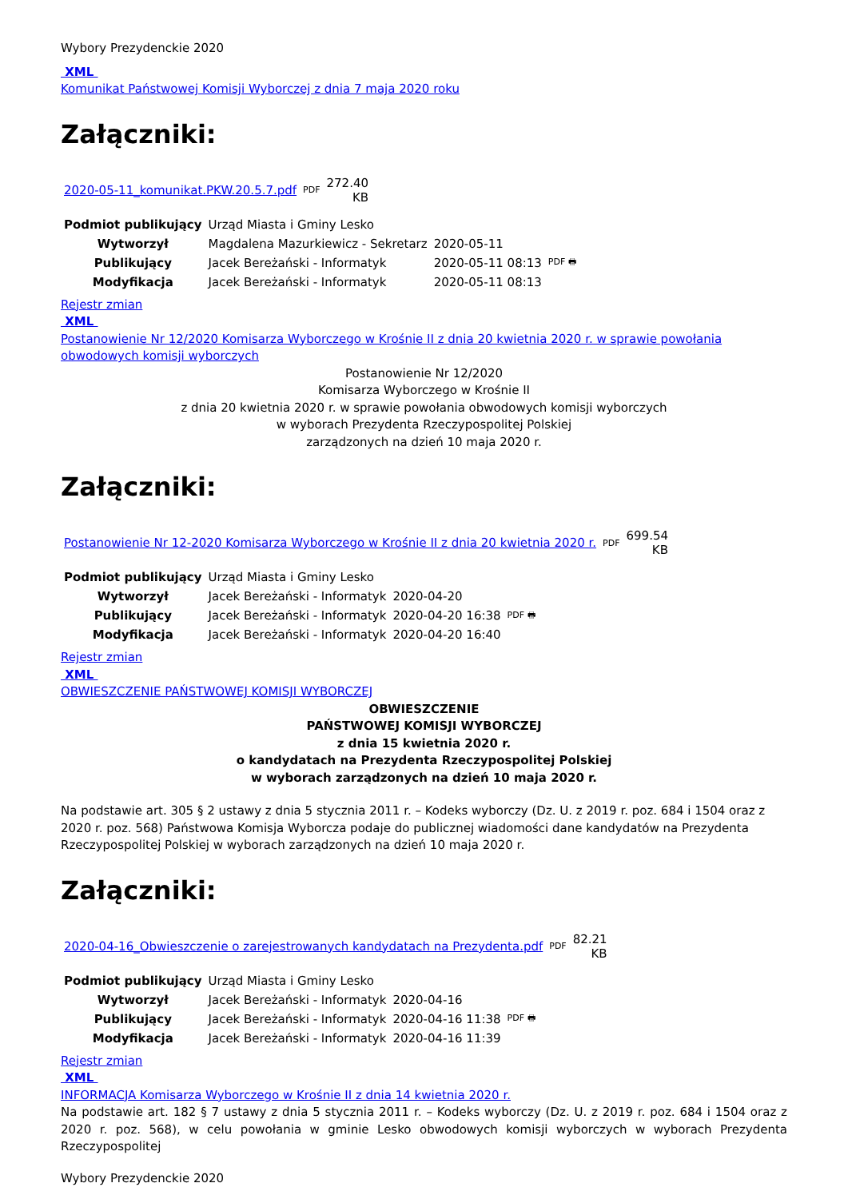Wybory Prezydenckie 2020
XML
Komunikat Państwowej Komisji Wyborczej z dnia 7 maja 2020 roku
Załączniki:
| 2020-05-11_komunikat.PKW.20.5.7.pdf | PDF | 272.40 KB |
| Podmiot publikujący | Urząd Miasta i Gminy Lesko | | |
| Wytworzył | Magdalena Mazurkiewicz - Sekretarz | 2020-05-11 | PDF 🖶 |
| Publikujący | Jacek Bereżański - Informatyk | 2020-05-11 08:13 | |
| Modyfikacja | Jacek Bereżański - Informatyk | 2020-05-11 08:13 | |
Rejestr zmian
XML
Postanowienie Nr 12/2020 Komisarza Wyborczego w Krośnie II z dnia 20 kwietnia 2020 r. w sprawie powołania obwodowych komisji wyborczych
Postanowienie Nr 12/2020
Komisarza Wyborczego w Krośnie II
z dnia 20 kwietnia 2020 r. w sprawie powołania obwodowych komisji wyborczych
w wyborach Prezydenta Rzeczypospolitej Polskiej
zarządzonych na dzień 10 maja 2020 r.
Załączniki:
| Postanowienie Nr 12-2020 Komisarza Wyborczego w Krośnie II z dnia 20 kwietnia 2020 r. | PDF | 699.54 KB |
| Podmiot publikujący | Urząd Miasta i Gminy Lesko | | |
| Wytworzył | Jacek Bereżański - Informatyk | 2020-04-20 | PDF 🖶 |
| Publikujący | Jacek Bereżański - Informatyk | 2020-04-20 16:38 | |
| Modyfikacja | Jacek Bereżański - Informatyk | 2020-04-20 16:40 | |
Rejestr zmian
XML
OBWIESZCZENIE PAŃSTWOWEJ KOMISJI WYBORCZEJ
OBWIESZCZENIE
PAŃSTWOWEJ KOMISJI WYBORCZEJ
z dnia 15 kwietnia 2020 r.
o kandydatach na Prezydenta Rzeczypospolitej Polskiej
w wyborach zarządzonych na dzień 10 maja 2020 r.
Na podstawie art. 305 § 2 ustawy z dnia 5 stycznia 2011 r. – Kodeks wyborczy (Dz. U. z 2019 r. poz. 684 i 1504 oraz z 2020 r. poz. 568) Państwowa Komisja Wyborcza podaje do publicznej wiadomości dane kandydatów na Prezydenta Rzeczypospolitej Polskiej w wyborach zarządzonych na dzień 10 maja 2020 r.
Załączniki:
| 2020-04-16_Obwieszczenie o zarejestrowanych kandydatach na Prezydenta.pdf | PDF | 82.21 KB |
| Podmiot publikujący | Urząd Miasta i Gminy Lesko | | |
| Wytworzył | Jacek Bereżański - Informatyk | 2020-04-16 | PDF 🖶 |
| Publikujący | Jacek Bereżański - Informatyk | 2020-04-16 11:38 | |
| Modyfikacja | Jacek Bereżański - Informatyk | 2020-04-16 11:39 | |
Rejestr zmian
XML
INFORMACJA Komisarza Wyborczego w Krośnie II z dnia 14 kwietnia 2020 r.
Na podstawie art. 182 § 7 ustawy z dnia 5 stycznia 2011 r. – Kodeks wyborczy (Dz. U. z 2019 r. poz. 684 i 1504 oraz z 2020 r. poz. 568), w celu powołania w gminie Lesko obwodowych komisji wyborczych w wyborach Prezydenta Rzeczypospolitej
Wybory Prezydenckie 2020